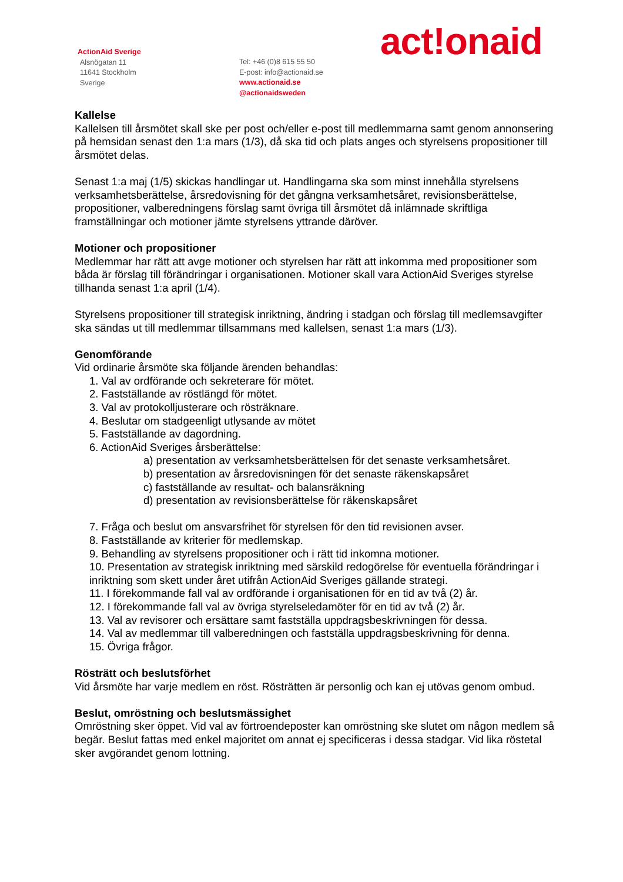ActionAid Sverige
Alsnögatan 11
11641 Stockholm
Sverige
Tel: +46 (0)8 615 55 50
E-post: info@actionaid.se
www.actionaid.se
@actionaidsweden
act!onaid
Kallelse
Kallelsen till årsmötet skall ske per post och/eller e-post till medlemmarna samt genom annonsering på hemsidan senast den 1:a mars (1/3), då ska tid och plats anges och styrelsens propositioner till årsmötet delas.
Senast 1:a maj (1/5) skickas handlingar ut. Handlingarna ska som minst innehålla styrelsens verksamhetsberättelse, årsredovisning för det gångna verksamhetsåret, revisionsberättelse, propositioner, valberedningens förslag samt övriga till årsmötet då inlämnade skriftliga framställningar och motioner jämte styrelsens yttrande däröver.
Motioner och propositioner
Medlemmar har rätt att avge motioner och styrelsen har rätt att inkomma med propositioner som båda är förslag till förändringar i organisationen. Motioner skall vara ActionAid Sveriges styrelse tillhanda senast 1:a april (1/4).
Styrelsens propositioner till strategisk inriktning, ändring i stadgan och förslag till medlemsavgifter ska sändas ut till medlemmar tillsammans med kallelsen, senast 1:a mars (1/3).
Genomförande
Vid ordinarie årsmöte ska följande ärenden behandlas:
1. Val av ordförande och sekreterare för mötet.
2. Fastställande av röstlängd för mötet.
3. Val av protokolljusterare och rösträknare.
4. Beslutar om stadgeenligt utlysande av mötet
5. Fastställande av dagordning.
6. ActionAid Sveriges årsberättelse:
a) presentation av verksamhetsberättelsen för det senaste verksamhetsåret.
b) presentation av årsredovisningen för det senaste räkenskapsåret
c) fastställande av resultat- och balansräkning
d) presentation av revisionsberättelse för räkenskapsåret
7. Fråga och beslut om ansvarsfrihet för styrelsen för den tid revisionen avser.
8. Fastställande av kriterier för medlemskap.
9. Behandling av styrelsens propositioner och i rätt tid inkomna motioner.
10. Presentation av strategisk inriktning med särskild redogörelse för eventuella förändringar i inriktning som skett under året utifrån ActionAid Sveriges gällande strategi.
11. I förekommande fall val av ordförande i organisationen för en tid av två (2) år.
12. I förekommande fall val av övriga styrelseledamöter för en tid av två (2) år.
13. Val av revisorer och ersättare samt fastställa uppdragsbeskrivningen för dessa.
14. Val av medlemmar till valberedningen och fastställa uppdragsbeskrivning för denna.
15. Övriga frågor.
Rösträtt och beslutsförhet
Vid årsmöte har varje medlem en röst. Rösträtten är personlig och kan ej utövas genom ombud.
Beslut, omröstning och beslutsmässighet
Omröstning sker öppet. Vid val av förtroendeposter kan omröstning ske slutet om någon medlem så begär. Beslut fattas med enkel majoritet om annat ej specificeras i dessa stadgar. Vid lika röstetal sker avgörandet genom lottning.